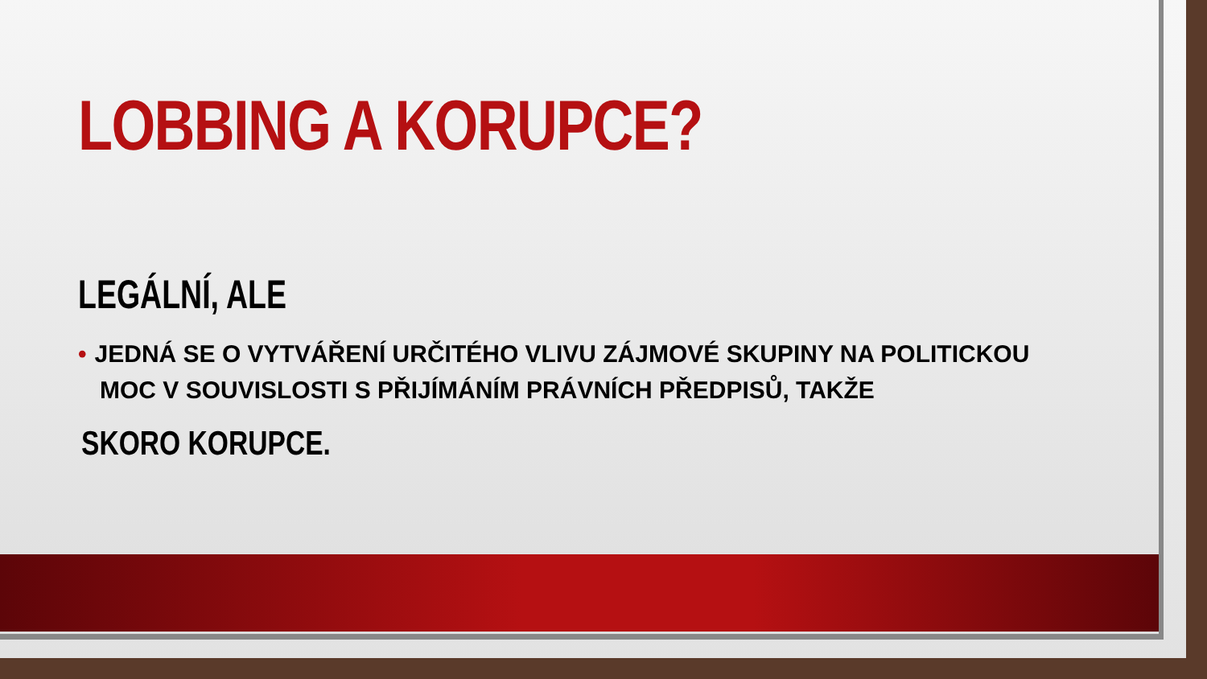LOBBING A KORUPCE?
LEGÁLNÍ, ALE
• JEDNÁ SE O VYTVÁŘENÍ URČITÉHO VLIVU ZÁJMOVÉ SKUPINY NA POLITICKOU MOC V SOUVISLOSTI S PŘIJÍMÁNÍM PRÁVNÍCH PŘEDPISŮ, TAKŽE
SKORO KORUPCE.